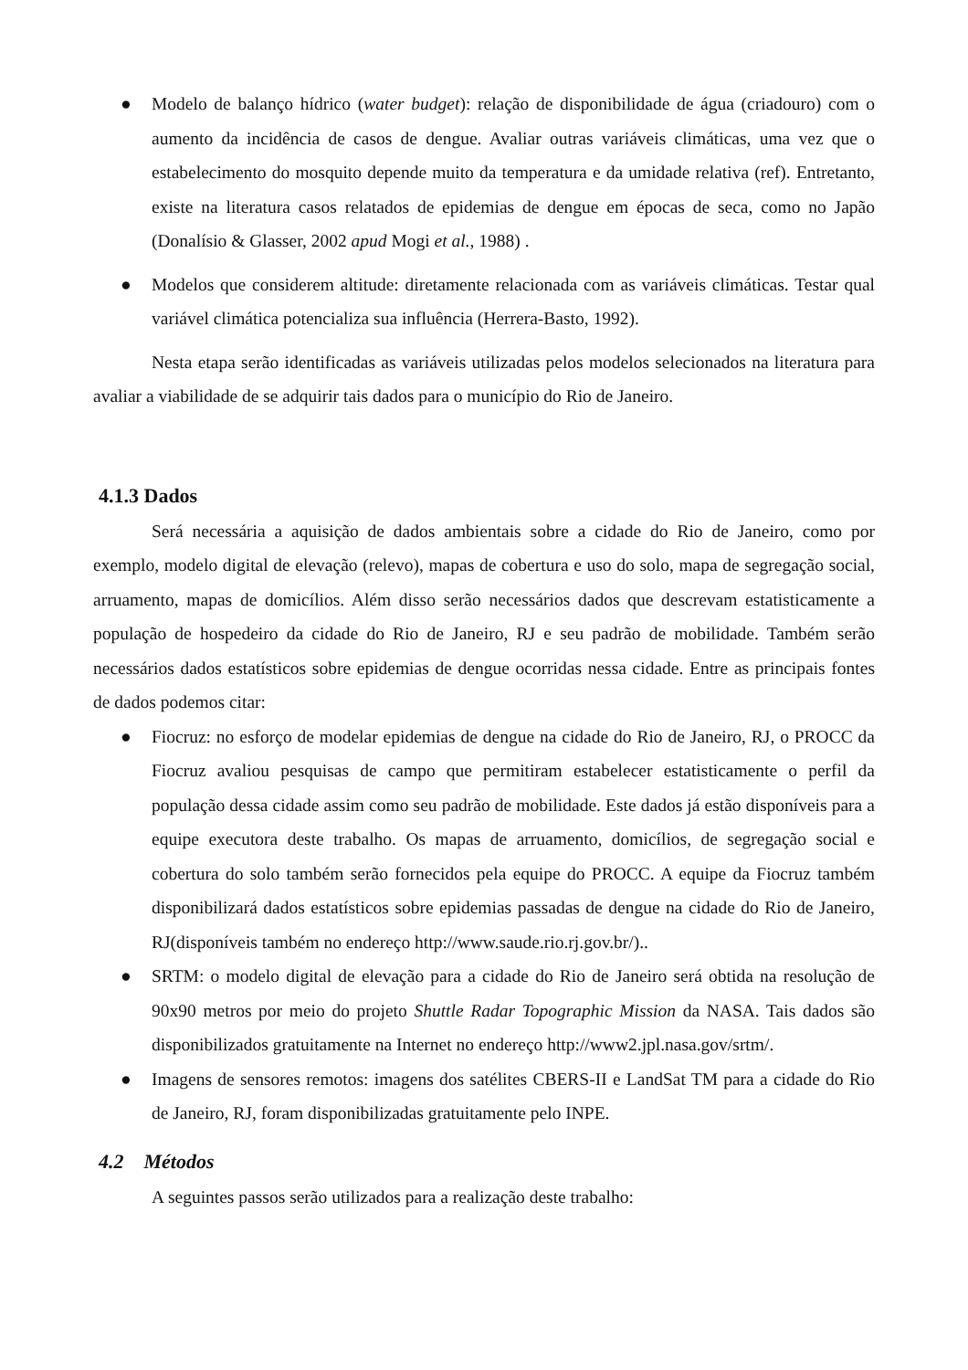● Modelo de balanço hídrico (water budget): relação de disponibilidade de água (criadouro) com o aumento da incidência de casos de dengue. Avaliar outras variáveis climáticas, uma vez que o estabelecimento do mosquito depende muito da temperatura e da umidade relativa (ref). Entretanto, existe na literatura casos relatados de epidemias de dengue em épocas de seca, como no Japão (Donalísio & Glasser, 2002 apud Mogi et al., 1988) .
● Modelos que considerem altitude: diretamente relacionada com as variáveis climáticas. Testar qual variável climática potencializa sua influência (Herrera-Basto, 1992).
Nesta etapa serão identificadas as variáveis utilizadas pelos modelos selecionados na literatura para avaliar a viabilidade de se adquirir tais dados para o município do Rio de Janeiro.
4.1.3 Dados
Será necessária a aquisição de dados ambientais sobre a cidade do Rio de Janeiro, como por exemplo, modelo digital de elevação (relevo), mapas de cobertura e uso do solo, mapa de segregação social, arruamento, mapas de domicílios. Além disso serão necessários dados que descrevam estatisticamente a população de hospedeiro da cidade do Rio de Janeiro, RJ e seu padrão de mobilidade. Também serão necessários dados estatísticos sobre epidemias de dengue ocorridas nessa cidade. Entre as principais fontes de dados podemos citar:
● Fiocruz: no esforço de modelar epidemias de dengue na cidade do Rio de Janeiro, RJ, o PROCC da Fiocruz avaliou pesquisas de campo que permitiram estabelecer estatisticamente o perfil da população dessa cidade assim como seu padrão de mobilidade. Este dados já estão disponíveis para a equipe executora deste trabalho. Os mapas de arruamento, domicílios, de segregação social e cobertura do solo também serão fornecidos pela equipe do PROCC. A equipe da Fiocruz também disponibilizará dados estatísticos sobre epidemias passadas de dengue na cidade do Rio de Janeiro, RJ(disponíveis também no endereço http://www.saude.rio.rj.gov.br/)..
● SRTM: o modelo digital de elevação para a cidade do Rio de Janeiro será obtida na resolução de 90x90 metros por meio do projeto Shuttle Radar Topographic Mission da NASA. Tais dados são disponibilizados gratuitamente na Internet no endereço http://www2.jpl.nasa.gov/srtm/.
● Imagens de sensores remotos: imagens dos satélites CBERS-II e LandSat TM para a cidade do Rio de Janeiro, RJ, foram disponibilizadas gratuitamente pelo INPE.
4.2 Métodos
A seguintes passos serão utilizados para a realização deste trabalho: